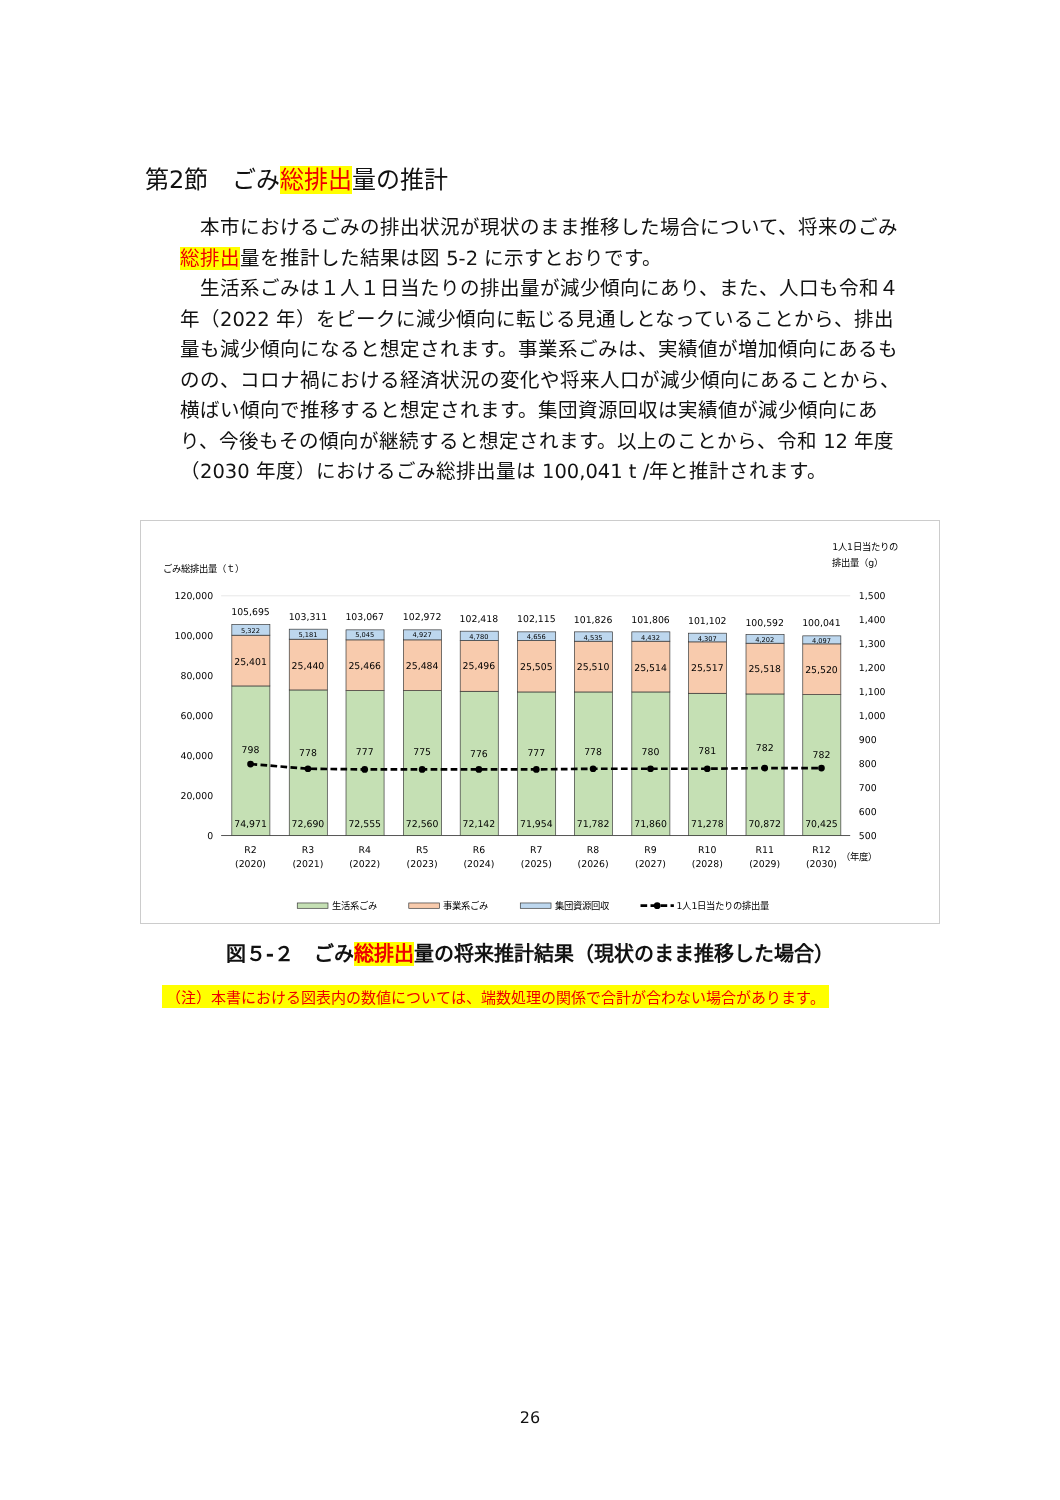第2節　ごみ総排出量の推計
本市におけるごみの排出状況が現状のまま推移した場合について、将来のごみ総排出量を推計した結果は図 5-2 に示すとおりです。
生活系ごみは１人１日当たりの排出量が減少傾向にあり、また、人口も令和４年（2022 年）をピークに減少傾向に転じる見通しとなっていることから、排出量も減少傾向になると想定されます。事業系ごみは、実績値が増加傾向にあるものの、コロナ禍における経済状況の変化や将来人口が減少傾向にあることから、横ばい傾向で推移すると想定されます。集団資源回収は実績値が減少傾向にあり、今後もその傾向が継続すると想定されます。以上のことから、令和 12 年度（2030 年度）におけるごみ総排出量は 100,041 t /年と推計されます。
ごみ総排出量（ｔ）
1人1日当たりの
排出量（g）
120,000
100,000
80,000
60,000
40,000
20,000
0
1,500
1,400
1,300
1,200
1,100
1,000
900
800
700
600
500
105,695
5,322
25,401
798
74,971
R2
(2020)
103,311
5,181
25,440
778
72,690
R3
(2021)
103,067
5,045
25,466
777
72,555
R4
(2022)
102,972
4,927
25,484
775
72,560
R5
(2023)
102,418
4,780
25,496
776
72,142
R6
(2024)
102,115
4,656
25,505
777
71,954
R7
(2025)
101,826
4,535
25,510
778
71,782
R8
(2026)
101,806
4,432
25,514
780
71,860
R9
(2027)
101,102
4,307
25,517
781
71,278
R10
(2028)
100,592
4,202
25,518
782
70,872
R11
(2029)
100,041
4,097
25,520
782
70,425
R12
(2030)
（年度）
生活系ごみ
事業系ごみ
集団資源回収
1人1日当たりの排出量
図５-２　ごみ総排出量の将来推計結果（現状のまま推移した場合）
（注）本書における図表内の数値については、端数処理の関係で合計が合わない場合があります。
26